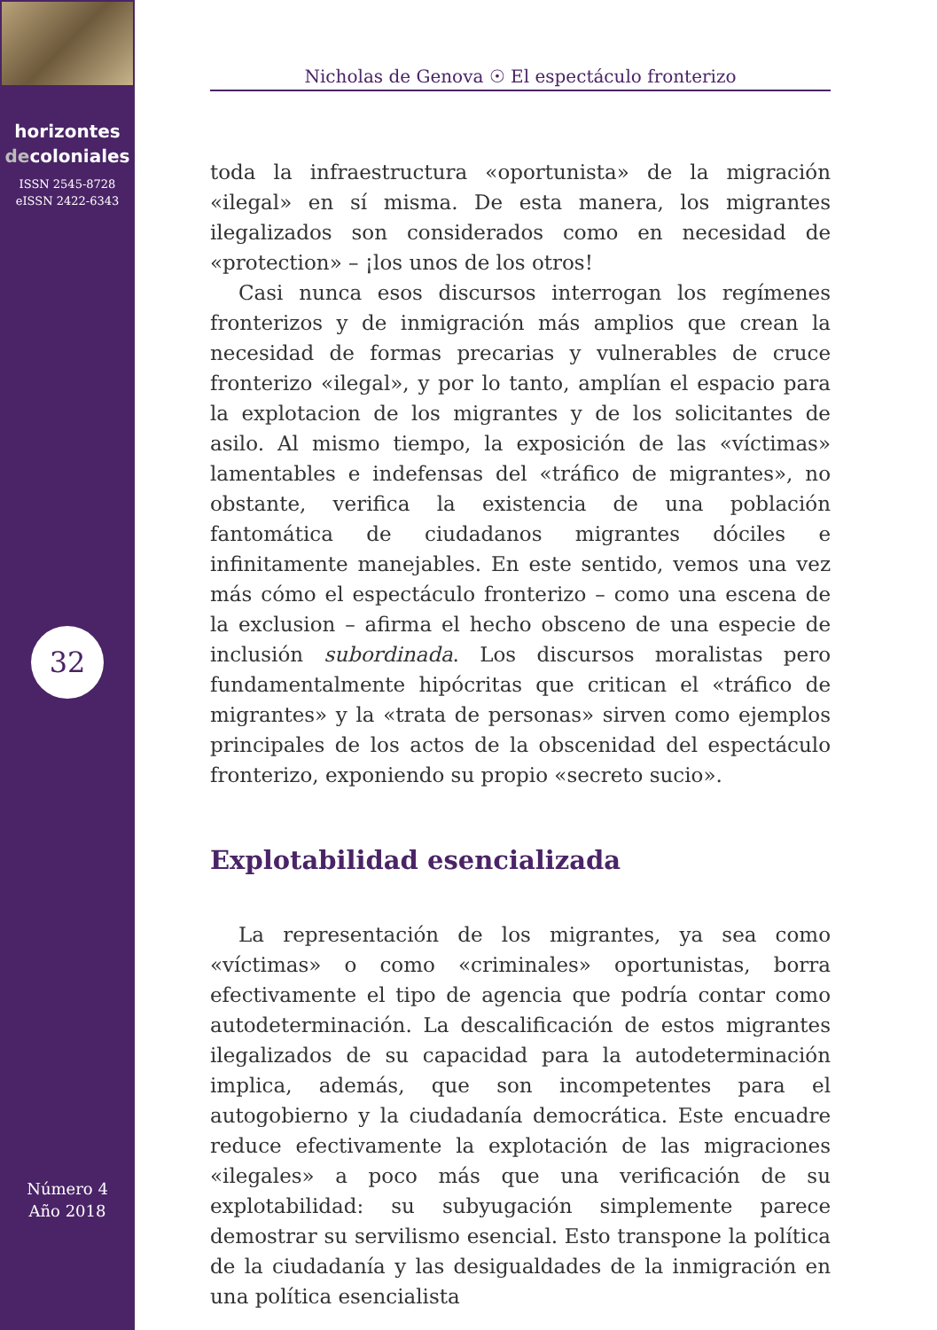horizontes
decoloniales
ISSN 2545-8728
eISSN 2422-6343
32
Número 4
Año 2018
Nicholas de Genova ☉ El espectáculo fronterizo
toda la infraestructura «oportunista» de la migración «ilegal» en sí misma. De esta manera, los migrantes ilegalizados son considerados como en necesidad de «protection» – ¡los unos de los otros!
Casi nunca esos discursos interrogan los regímenes fronterizos y de inmigración más amplios que crean la necesidad de formas precarias y vulnerables de cruce fronterizo «ilegal», y por lo tanto, amplían el espacio para la explotacion de los migrantes y de los solicitantes de asilo. Al mismo tiempo, la exposición de las «víctimas» lamentables e indefensas del «tráfico de migrantes», no obstante, verifica la existencia de una población fantomática de ciudadanos migrantes dóciles e infinitamente manejables. En este sentido, vemos una vez más cómo el espectáculo fronterizo – como una escena de la exclusion – afirma el hecho obsceno de una especie de inclusión subordinada. Los discursos moralistas pero fundamentalmente hipócritas que critican el «tráfico de migrantes» y la «trata de personas» sirven como ejemplos principales de los actos de la obscenidad del espectáculo fronterizo, exponiendo su propio «secreto sucio».
Explotabilidad esencializada
La representación de los migrantes, ya sea como «víctimas» o como «criminales» oportunistas, borra efectivamente el tipo de agencia que podría contar como autodeterminación. La descalificación de estos migrantes ilegalizados de su capacidad para la autodeterminación implica, además, que son incompetentes para el autogobierno y la ciudadanía democrática. Este encuadre reduce efectivamente la explotación de las migraciones «ilegales» a poco más que una verificación de su explotabilidad: su subyugación simplemente parece demostrar su servilismo esencial. Esto transpone la política de la ciudadanía y las desigualdades de la inmigración en una política esencialista